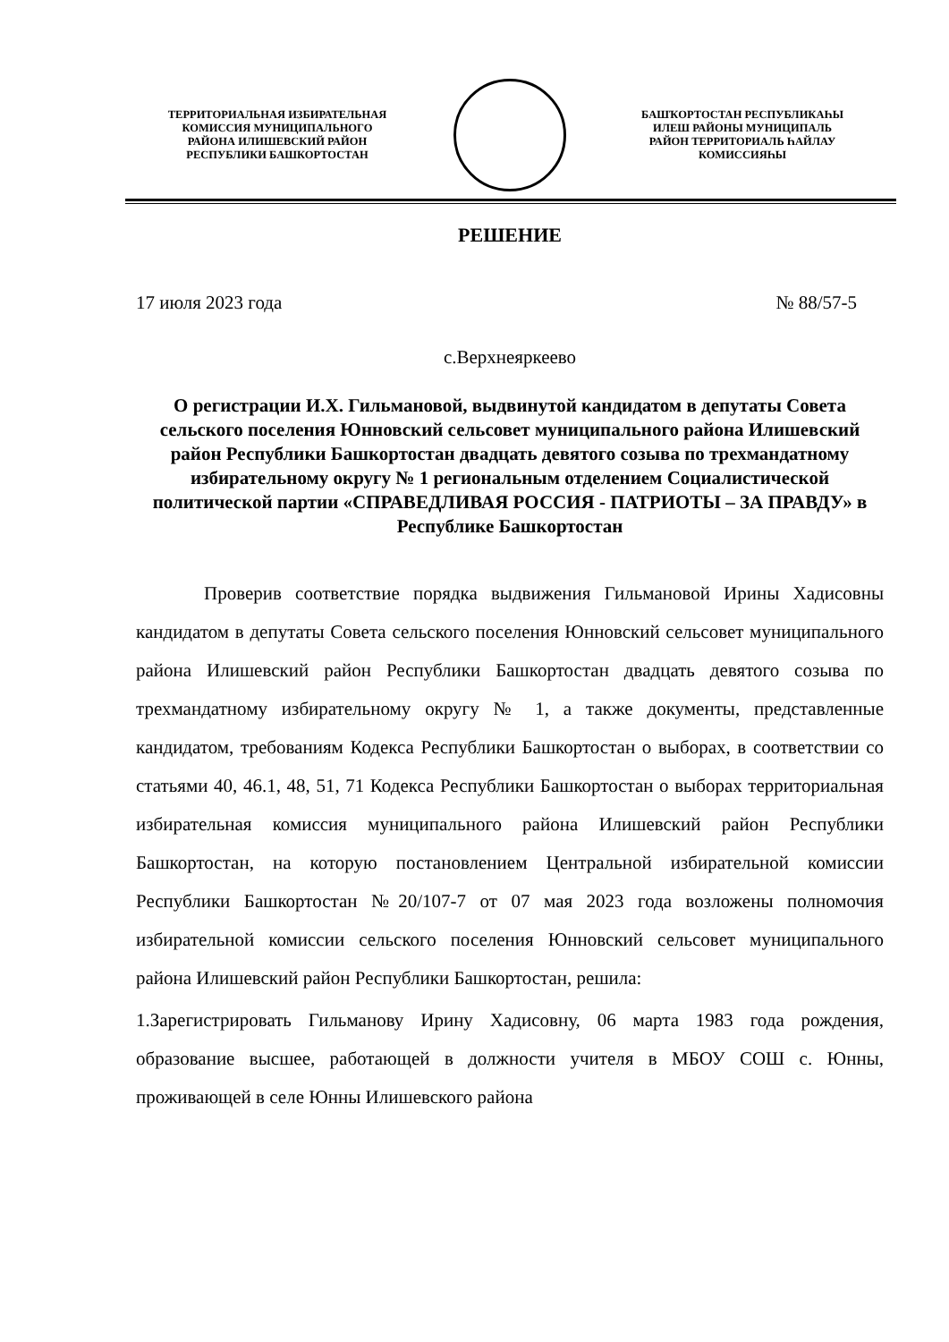ТЕРРИТОРИАЛЬНАЯ ИЗБИРАТЕЛЬНАЯ
КОМИССИЯ МУНИЦИПАЛЬНОГО
РАЙОНА ИЛИШЕВСКИЙ РАЙОН
РЕСПУБЛИКИ БАШКОРТОСТАН
БАШҠОРТОСТАН РЕСПУБЛИКАҺЫ
ИЛЕШ РАЙОНЫ МУНИЦИПАЛЬ
РАЙОН ТЕРРИТОРИАЛЬ ҺАЙЛАУ
КОМИССИЯҺЫ
РЕШЕНИЕ
17 июля 2023 года № 88/57-5
с.Верхнеяркеево
О регистрации И.Х. Гильмановой, выдвинутой кандидатом в депутаты Совета сельского поселения Юнновский сельсовет муниципального района Илишевский район Республики Башкортостан двадцать девятого созыва по трехмандатному избирательному округу № 1 региональным отделением Социалистической политической партии «СПРАВЕДЛИВАЯ РОССИЯ - ПАТРИОТЫ – ЗА ПРАВДУ» в Республике Башкортостан
Проверив соответствие порядка выдвижения Гильмановой Ирины Хадисовны кандидатом в депутаты Совета сельского поселения Юнновский сельсовет муниципального района Илишевский район Республики Башкортостан двадцать девятого созыва по трехмандатному избирательному округу № 1, а также документы, представленные кандидатом, требованиям Кодекса Республики Башкортостан о выборах, в соответствии со статьями 40, 46.1, 48, 51, 71 Кодекса Республики Башкортостан о выборах территориальная избирательная комиссия муниципального района Илишевский район Республики Башкортостан, на которую постановлением Центральной избирательной комиссии Республики Башкортостан №20/107-7 от 07 мая 2023 года возложены полномочия избирательной комиссии сельского поселения Юнновский сельсовет муниципального района Илишевский район Республики Башкортостан, решила:
1.Зарегистрировать Гильманову Ирину Хадисовну, 06 марта 1983 года рождения, образование высшее, работающей в должности учителя в МБОУ СОШ с. Юнны, проживающей в селе Юнны Илишевского района